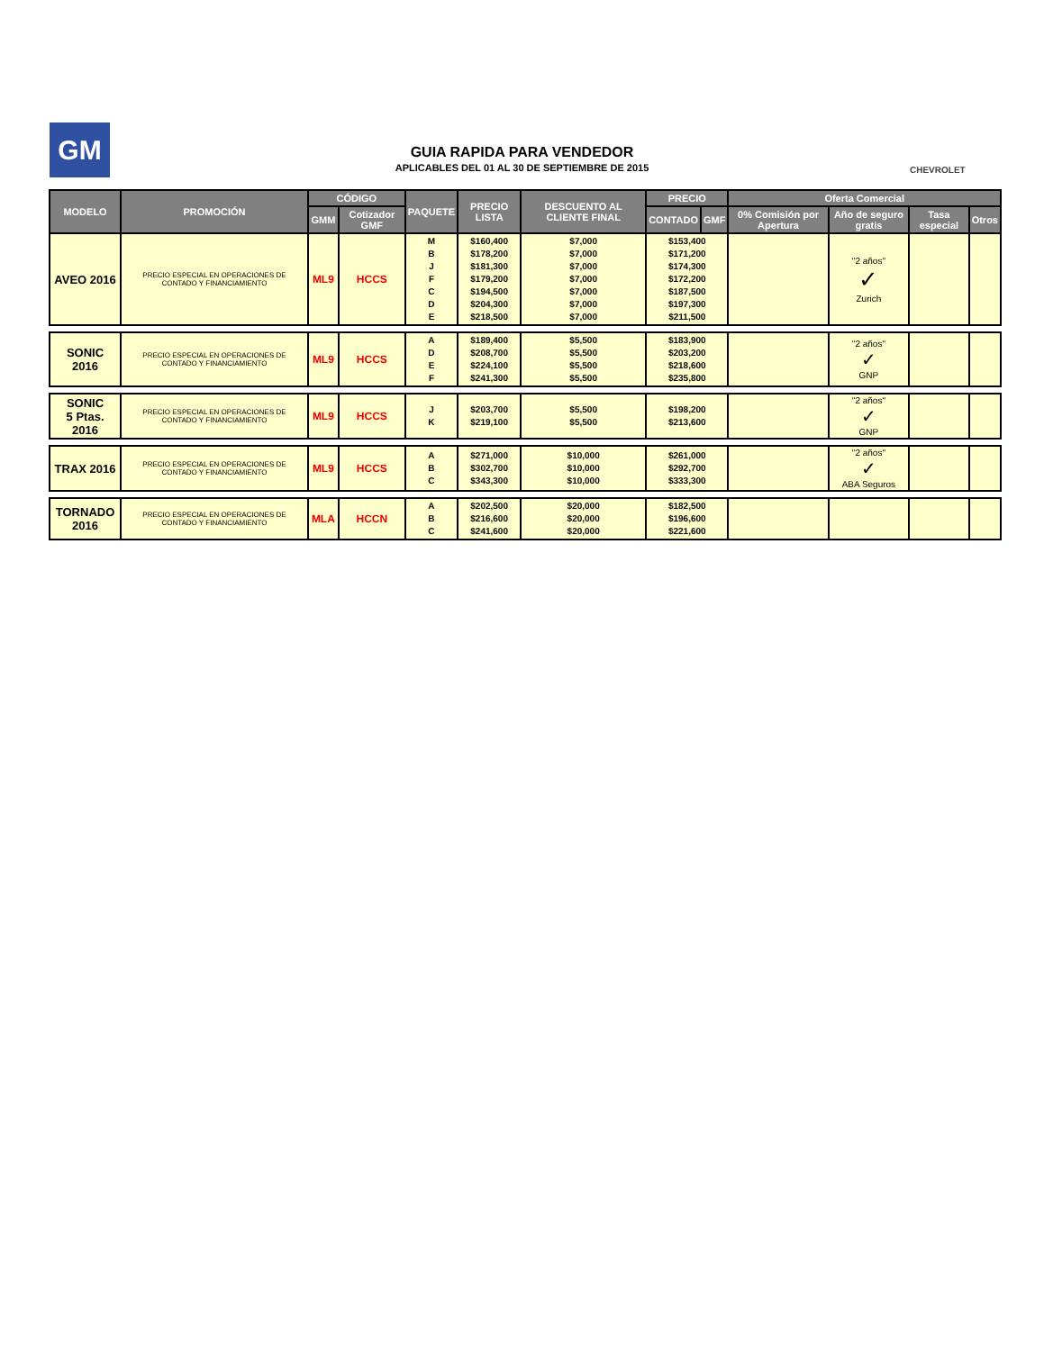GM
GUIA RAPIDA PARA VENDEDOR
APLICABLES DEL 01 AL 30 DE SEPTIEMBRE DE 2015
CHEVROLET
| MODELO | PROMOCIÓN | CÓDIGO | | PAQUETE | PRECIO LISTA | DESCUENTO AL CLIENTE FINAL | PRECIO | | Oferta Comercial | | | |
| --- | --- | --- | --- | --- | --- | --- | --- | --- | --- | --- | --- | --- |
| | | GMM | Cotizador GMF | | | | CONTADO | GMF | 0% Comisión por Apertura | Año de seguro gratis | Tasa especial | Otros |
| AVEO 2016 | PRECIO ESPECIAL EN OPERACIONES DE CONTADO Y FINANCIAMIENTO | ML9 | HCCS | M B J F C D E | $160,400 $178,200 $181,300 $179,200 $194,500 $204,300 $218,500 | $7,000 $7,000 $7,000 $7,000 $7,000 $7,000 $7,000 | $153,400 $171,200 $174,300 $172,200 $187,500 $197,300 $211,500 | | | "2 años" ✓ Zurich | | |
| SONIC 2016 | PRECIO ESPECIAL EN OPERACIONES DE CONTADO Y FINANCIAMIENTO | ML9 | HCCS | A D E F | $189,400 $208,700 $224,100 $241,300 | $5,500 $5,500 $5,500 $5,500 | $183,900 $203,200 $218,600 $235,800 | | | "2 años" ✓ GNP | | |
| SONIC 5 Ptas. 2016 | PRECIO ESPECIAL EN OPERACIONES DE CONTADO Y FINANCIAMIENTO | ML9 | HCCS | J K | $203,700 $219,100 | $5,500 $5,500 | $198,200 $213,600 | | | "2 años" ✓ GNP | | |
| TRAX 2016 | PRECIO ESPECIAL EN OPERACIONES DE CONTADO Y FINANCIAMIENTO | ML9 | HCCS | A B C | $271,000 $302,700 $343,300 | $10,000 $10,000 $10,000 | $261,000 $292,700 $333,300 | | | "2 años" ✓ ABA Seguros | | |
| TORNADO 2016 | PRECIO ESPECIAL EN OPERACIONES DE CONTADO Y FINANCIAMIENTO | MLA | HCCN | A B C | $202,500 $216,600 $241,600 | $20,000 $20,000 $20,000 | $182,500 $196,600 $221,600 | | | | | |